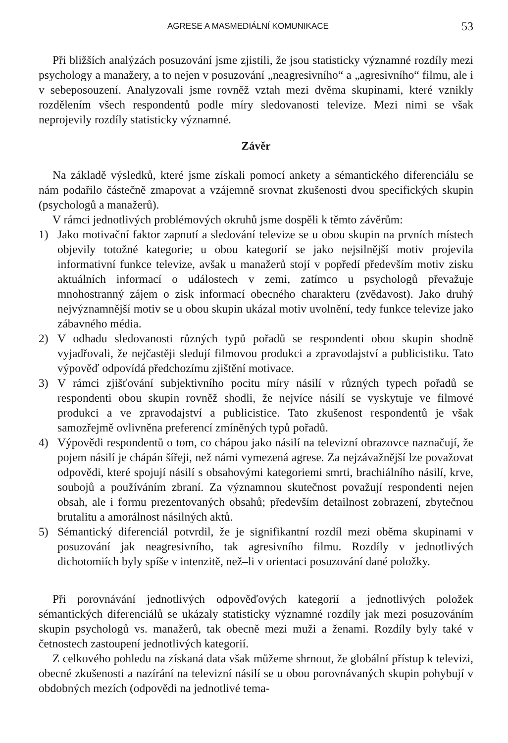AGRESE A MASMEDIÁLNÍ KOMUNIKACE 53
Při bližších analýzách posuzování jsme zjistili, že jsou statisticky významné rozdíly mezi psychology a manažery, a to nejen v posuzování „neagresivního“ a „agresivního“ filmu, ale i v sebeposouzení. Analyzovali jsme rovněž vztah mezi dvěma skupinami, které vznikly rozdělením všech respondentů podle míry sledovanosti televize. Mezi nimi se však neprojevily rozdíly statisticky významné.
Závěr
Na základě výsledků, které jsme získali pomocí ankety a sémantického diferenciálu se nám podařilo částečně zmapovat a vzájemně srovnat zkušenosti dvou specifických skupin (psychologů a manažerů).
V rámci jednotlivých problémových okruhů jsme dospěli k těmto závěrům:
1) Jako motivační faktor zapnutí a sledování televize se u obou skupin na prvních místech objevily totožné kategorie; u obou kategorií se jako nejsilnější motiv projevila informativní funkce televize, avšak u manažerů stojí v popředí především motiv zisku aktuálních informací o událostech v zemi, zatímco u psychologů převažuje mnohostranný zájem o zisk informací obecného charakteru (zvědavost). Jako druhý nejvýznamnější motiv se u obou skupin ukázal motiv uvolnění, tedy funkce televize jako zábavného média.
2) V odhadu sledovanosti různých typů pořadů se respondenti obou skupin shodně vyjadřovali, že nejčastěji sledují filmovou produkci a zpravodajství a publicistiku. Tato výpověď odpovídá předchozímu zjištění motivace.
3) V rámci zjišťování subjektivního pocitu míry násilí v různých typech pořadů se respondenti obou skupin rovněž shodli, že nejvíce násilí se vyskytuje ve filmové produkci a ve zpravodajství a publicistice. Tato zkušenost respondentů je však samozřejmě ovlivněna preferencí zmíněných typů pořadů.
4) Výpovědi respondentů o tom, co chápou jako násilí na televizní obrazovce naznačují, že pojem násilí je chápán šířeji, než námi vymezená agrese. Za nejzávažnější lze považovat odpovědi, které spojují násilí s obsahovými kategoriemi smrti, brachiálního násilí, krve, soubojů a používáním zbraní. Za významnou skutečnost považují respondenti nejen obsah, ale i formu prezentovaných obsahů; především detailnost zobrazení, zbytečnou brutalitu a amorálnost násilných aktů.
5) Sémantický diferenciál potvrdil, že je signifikantní rozdíl mezi oběma skupinami v posuzování jak neagresivního, tak agresivního filmu. Rozdíly v jednotlivých dichotomiích byly spíše v intenzitě, než–li v orientaci posuzování dané položky.
Při porovnávání jednotlivých odpověďových kategorií a jednotlivých položek sémantických diferenciálů se ukázaly statisticky významné rozdíly jak mezi posuzováním skupin psychologů vs. manažerů, tak obecně mezi muži a ženami. Rozdíly byly také v četnostech zastoupení jednotlivých kategorií.
Z celkového pohledu na získaná data však můžeme shrnout, že globální přístup k televizi, obecné zkušenosti a nazírání na televizní násilí se u obou porovnávaných skupin pohybují v obdobných mezích (odpovědi na jednotlivé tema-